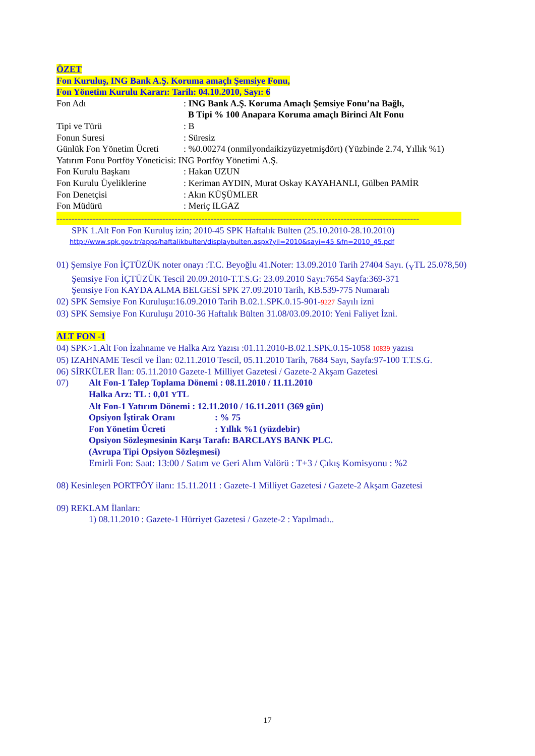ÖZET
Fon Kuruluş, ING Bank A.Ş. Koruma amaçlı Şemsiye Fonu,
Fon Yönetim Kurulu Kararı: Tarih: 04.10.2010, Sayı: 6
Fon Adı: ING Bank A.Ş. Koruma Amaçlı Şemsiye Fonu’na Bağlı,
B Tipi % 100 Anapara Koruma amaçlı Birinci Alt Fonu
Tipi ve Türü: B
Fonun Suresi: Süresiz
Günlük Fon Yönetim Ücreti: %0.00274 (onmilyondaikizyüzyetmişdört) (Yüzbinde 2.74, Yıllık %1)
Yatırım Fonu Portföy Yöneticisi: ING Portföy Yönetimi A.Ş.
Fon Kurulu Başkanı: Hakan UZUN
Fon Kurulu Üyeliklerine: Keriman AYDIN, Murat Oskay KAYAHANLI, Gülben PAMİR
Fon Denetçisi: Akın KÜŞÜMLER
Fon Müdürü: Meriç ILGAZ
------------------------------------------------------------------------------------------------------------------------
SPK 1.Alt Fon Fon Kuruluş izin; 2010-45 SPK Haftalık Bülten (25.10.2010-28.10.2010)
http://www.spk.gov.tr/apps/haftalikbulten/displaybulten.aspx?yil=2010&sayi=45 &fn=2010_45.pdf
01) Şemsiye Fon İÇTÜZÜK noter onayı :T.C. Beyoğlu 41.Noter: 13.09.2010 Tarih 27404 Sayı. (<sub>Y</sub>TL 25.078,50)
Şemsiye Fon İÇTÜZÜK Tescil 20.09.2010-T.T.S.G: 23.09.2010 Sayı:7654 Sayfa:369-371
Şemsiye Fon KAYDA ALMA BELGESİ SPK 27.09.2010 Tarih, KB.539-775 Numaralı
02) SPK Semsiye Fon Kuruluşu:16.09.2010 Tarih B.02.1.SPK.0.15-901-9227 Sayılı izni
03) SPK Semsiye Fon Kuruluşu 2010-36 Haftalık Bülten 31.08/03.09.2010: Yeni Faliyet İzni.
ALT FON -1
04) SPK>1.Alt Fon İzahname ve Halka Arz Yazısı :01.11.2010-B.02.1.SPK.0.15-1058 10839 yazısı
05) IZAHNAME Tescil ve İlan: 02.11.2010 Tescil, 05.11.2010 Tarih, 7684 Sayı, Sayfa:97-100 T.T.S.G.
06) SİRKÜLER İlan: 05.11.2010 Gazete-1 Milliyet Gazetesi / Gazete-2 Akşam Gazetesi
07) Alt Fon-1 Talep Toplama Dönemi : 08.11.2010 / 11.11.2010
Halka Arz: TL : 0,01 YTL
Alt Fon-1 Yatırım Dönemi : 12.11.2010 / 16.11.2011 (369 gün)
Opsiyon İştirak Oranı: % 75
Fon Yönetim Ücreti: Yıllık %1 (yüzdebir)
Opsiyon Sözleşmesinin Karşı Tarafı: BARCLAYS BANK PLC.
(Avrupa Tipi Opsiyon Sözleşmesi)
Emirli Fon: Saat: 13:00 / Satım ve Geri Alım Valörü : T+3 / Çıkış Komisyonu : %2
08) Kesinleşen PORTFÖY ilanı: 15.11.2011 : Gazete-1 Milliyet Gazetesi / Gazete-2 Akşam Gazetesi
09) REKLAM İlanları:
1) 08.11.2010 : Gazete-1 Hürriyet Gazetesi / Gazete-2 : Yapılmadı..
17